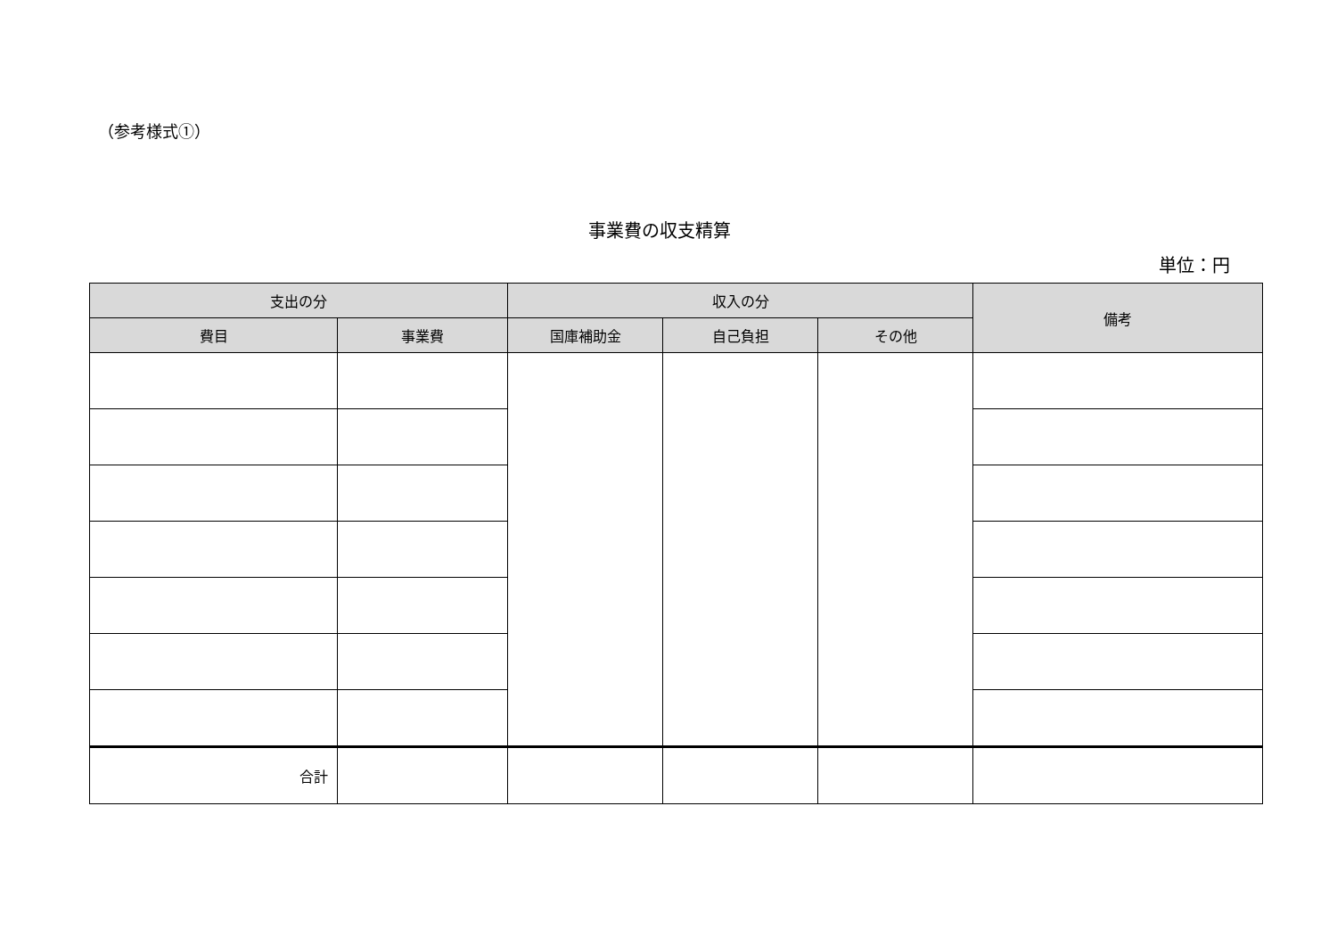（参考様式①）
事業費の収支精算
単位：円
| 支出の分 | | 収入の分 | | | 備考 |
| --- | --- | --- | --- | --- | --- |
| 費目 | 事業費 | 国庫補助金 | 自己負担 | その他 | |
| 合計 | | | | | |